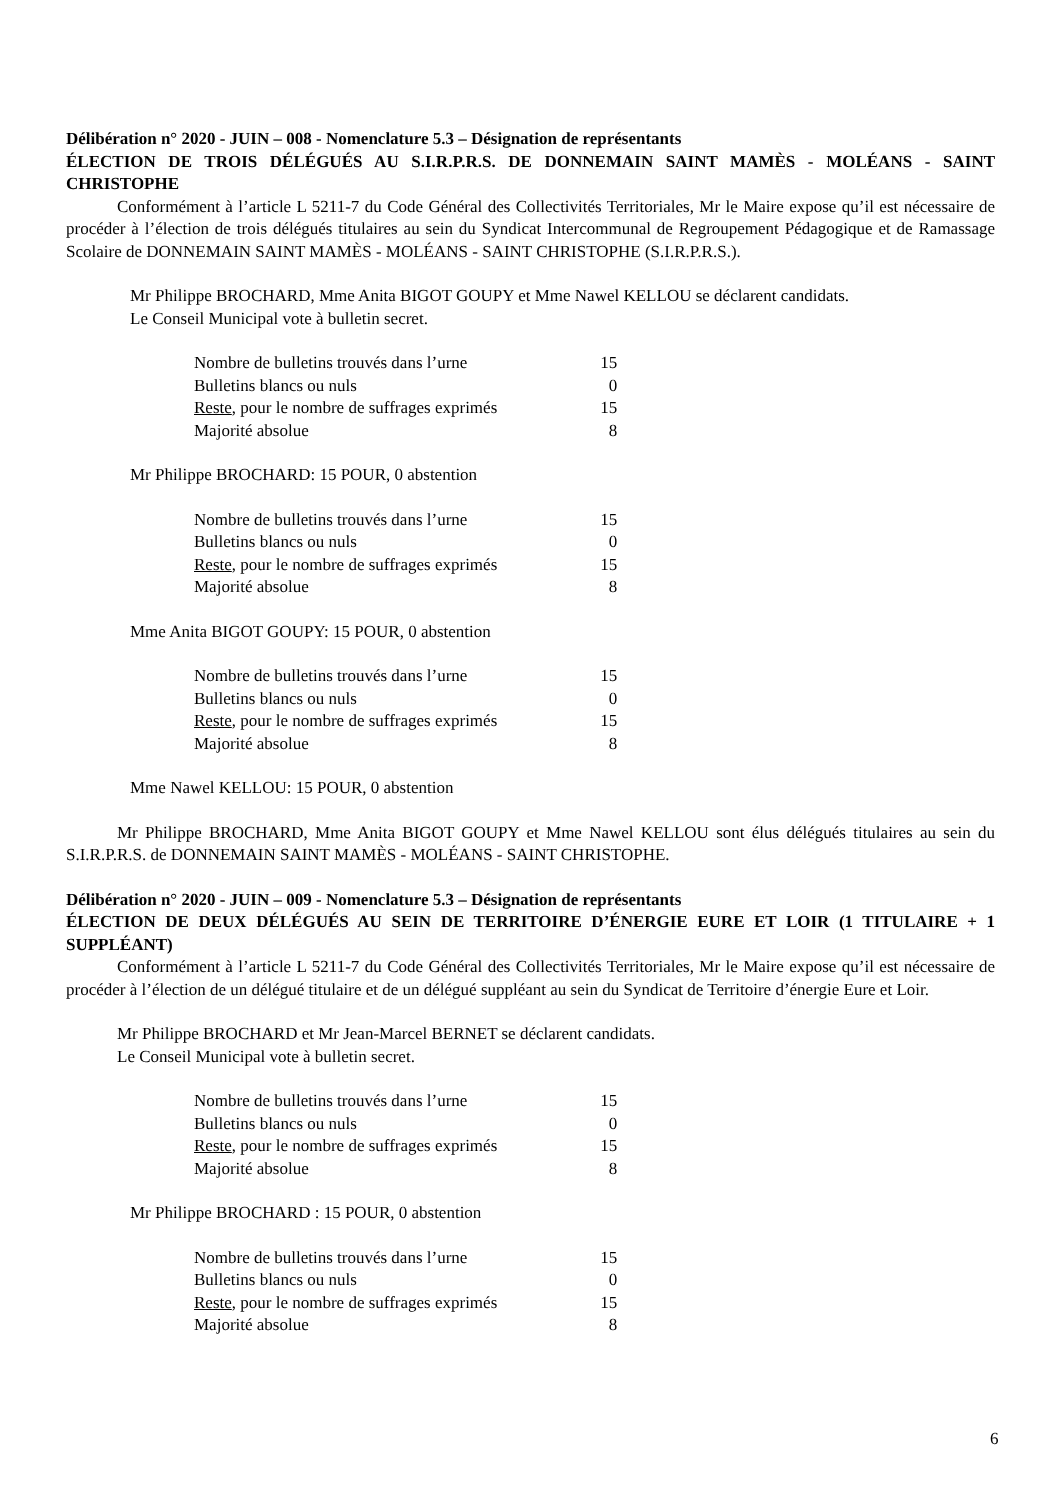Délibération n° 2020 - JUIN – 008 - Nomenclature 5.3 – Désignation de représentants
ÉLECTION DE TROIS DÉLÉGUÉS AU S.I.R.P.R.S. DE DONNEMAIN SAINT MAMÈS - MOLÉANS - SAINT CHRISTOPHE
Conformément à l’article L 5211-7 du Code Général des Collectivités Territoriales, Mr le Maire expose qu’il est nécessaire de procéder à l’élection de trois délégués titulaires au sein du Syndicat Intercommunal de Regroupement Pédagogique et de Ramassage Scolaire de DONNEMAIN SAINT MAMÈS - MOLÉANS - SAINT CHRISTOPHE (S.I.R.P.R.S.).
Mr Philippe BROCHARD, Mme Anita BIGOT GOUPY et Mme Nawel KELLOU se déclarent candidats.
Le Conseil Municipal vote à bulletin secret.
| Nombre de bulletins trouvés dans l’urne | 15 |
| Bulletins blancs ou nuls | 0 |
| Reste , pour le nombre de suffrages exprimés | 15 |
| Majorité absolue | 8 |
Mr Philippe BROCHARD: 15 POUR, 0 abstention
| Nombre de bulletins trouvés dans l’urne | 15 |
| Bulletins blancs ou nuls | 0 |
| Reste , pour le nombre de suffrages exprimés | 15 |
| Majorité absolue | 8 |
Mme Anita BIGOT GOUPY: 15 POUR, 0 abstention
| Nombre de bulletins trouvés dans l’urne | 15 |
| Bulletins blancs ou nuls | 0 |
| Reste , pour le nombre de suffrages exprimés | 15 |
| Majorité absolue | 8 |
Mme Nawel KELLOU: 15 POUR, 0 abstention
Mr Philippe BROCHARD, Mme Anita BIGOT GOUPY et Mme Nawel KELLOU sont élus délégués titulaires au sein du S.I.R.P.R.S. de DONNEMAIN SAINT MAMÈS - MOLÉANS - SAINT CHRISTOPHE.
Délibération n° 2020 - JUIN – 009 - Nomenclature 5.3 – Désignation de représentants
ÉLECTION DE DEUX DÉLÉGUÉS AU SEIN DE TERRITOIRE D’ÉNERGIE EURE ET LOIR (1 TITULAIRE + 1 SUPPLÉANT)
Conformément à l’article L 5211-7 du Code Général des Collectivités Territoriales, Mr le Maire expose qu’il est nécessaire de procéder à l’élection de un délégué titulaire et de un délégué suppléant au sein du Syndicat de Territoire d’énergie Eure et Loir.
Mr Philippe BROCHARD et Mr Jean-Marcel BERNET se déclarent candidats.
Le Conseil Municipal vote à bulletin secret.
| Nombre de bulletins trouvés dans l’urne | 15 |
| Bulletins blancs ou nuls | 0 |
| Reste , pour le nombre de suffrages exprimés | 15 |
| Majorité absolue | 8 |
Mr Philippe BROCHARD : 15 POUR, 0 abstention
| Nombre de bulletins trouvés dans l’urne | 15 |
| Bulletins blancs ou nuls | 0 |
| Reste , pour le nombre de suffrages exprimés | 15 |
| Majorité absolue | 8 |
6